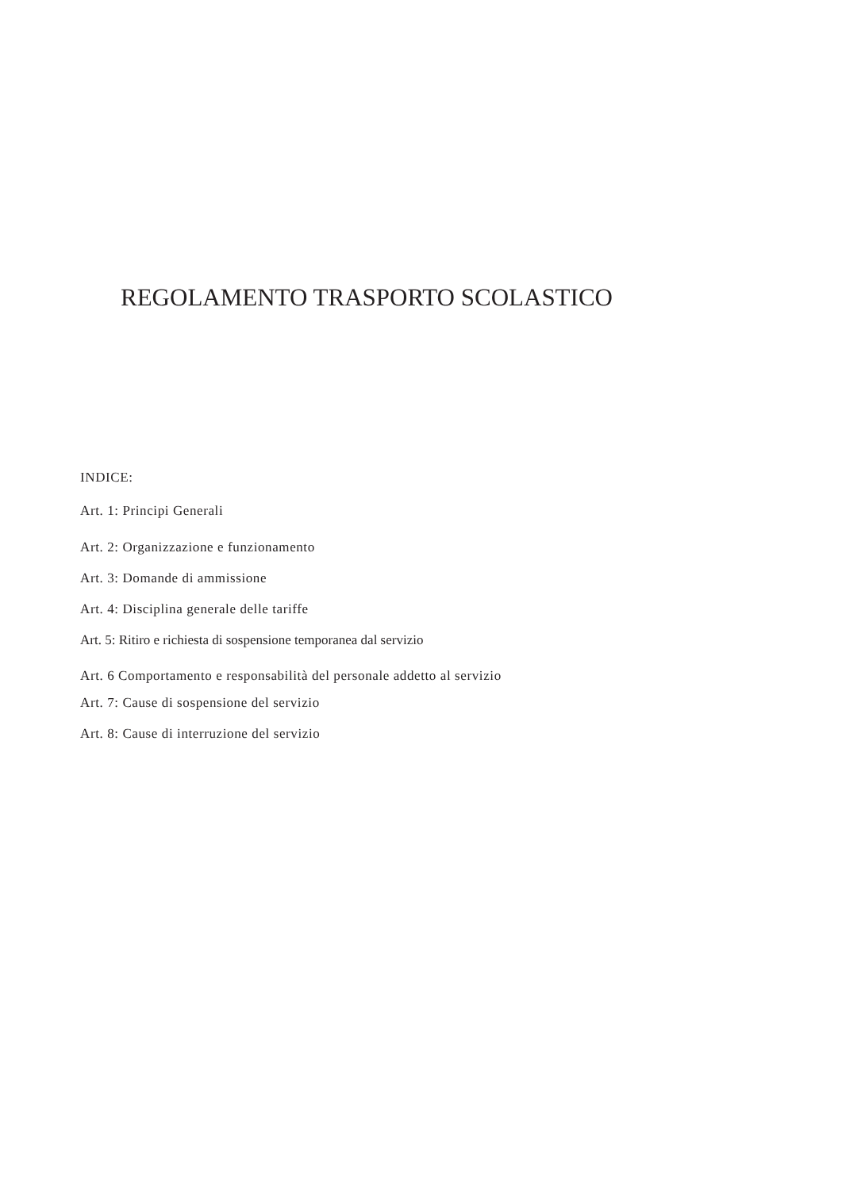REGOLAMENTO TRASPORTO SCOLASTICO
INDICE:
Art. 1: Principi Generali
Art. 2: Organizzazione e funzionamento
Art. 3: Domande di ammissione
Art. 4: Disciplina generale delle tariffe
Art. 5: Ritiro e richiesta di sospensione temporanea dal servizio
Art. 6 Comportamento e responsabilità del personale addetto al servizio
Art. 7: Cause di sospensione del servizio
Art. 8: Cause di interruzione del servizio